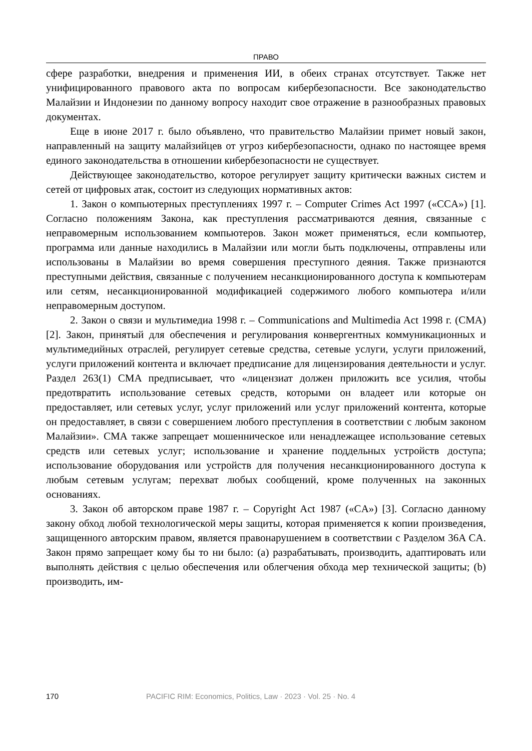ПРАВО
сфере разработки, внедрения и применения ИИ, в обеих странах отсутствует. Также нет унифицированного правового акта по вопросам кибербезопасности. Все законодательство Малайзии и Индонезии по данному вопросу находит свое отражение в разнообразных правовых документах.
Еще в июне 2017 г. было объявлено, что правительство Малайзии примет новый закон, направленный на защиту малайзийцев от угроз кибербезопасности, однако по настоящее время единого законодательства в отношении кибербезопасности не существует.
Действующее законодательство, которое регулирует защиту критически важных систем и сетей от цифровых атак, состоит из следующих нормативных актов:
1. Закон о компьютерных преступлениях 1997 г. – Computer Crimes Act 1997 («CCA») [1]. Согласно положениям Закона, как преступления рассматриваются деяния, связанные с неправомерным использованием компьютеров. Закон может применяться, если компьютер, программа или данные находились в Малайзии или могли быть подключены, отправлены или использованы в Малайзии во время совершения преступного деяния. Также признаются преступными действия, связанные с получением несанкционированного доступа к компьютерам или сетям, несанкционированной модификацией содержимого любого компьютера и/или неправомерным доступом.
2. Закон о связи и мультимедиа 1998 г. – Communications and Multimedia Act 1998 г. (CMA) [2]. Закон, принятый для обеспечения и регулирования конвергентных коммуникационных и мультимедийных отраслей, регулирует сетевые средства, сетевые услуги, услуги приложений, услуги приложений контента и включает предписание для лицензирования деятельности и услуг. Раздел 263(1) CMA предписывает, что «лицензиат должен приложить все усилия, чтобы предотвратить использование сетевых средств, которыми он владеет или которые он предоставляет, или сетевых услуг, услуг приложений или услуг приложений контента, которые он предоставляет, в связи с совершением любого преступления в соответствии с любым законом Малайзии». CMA также запрещает мошенническое или ненадлежащее использование сетевых средств или сетевых услуг; использование и хранение поддельных устройств доступа; использование оборудования или устройств для получения несанкционированного доступа к любым сетевым услугам; перехват любых сообщений, кроме полученных на законных основаниях.
3. Закон об авторском праве 1987 г. – Copyright Act 1987 («CA») [3]. Согласно данному закону обход любой технологической меры защиты, которая применяется к копии произведения, защищенного авторским правом, является правонарушением в соответствии с Разделом 36A CA. Закон прямо запрещает кому бы то ни было: (a) разрабатывать, производить, адаптировать или выполнять действия с целью обеспечения или облегчения обхода мер технической защиты; (b) производить, им-
170 PACIFIC RIM: Economics, Politics, Law · 2023 · Vol. 25 · No. 4